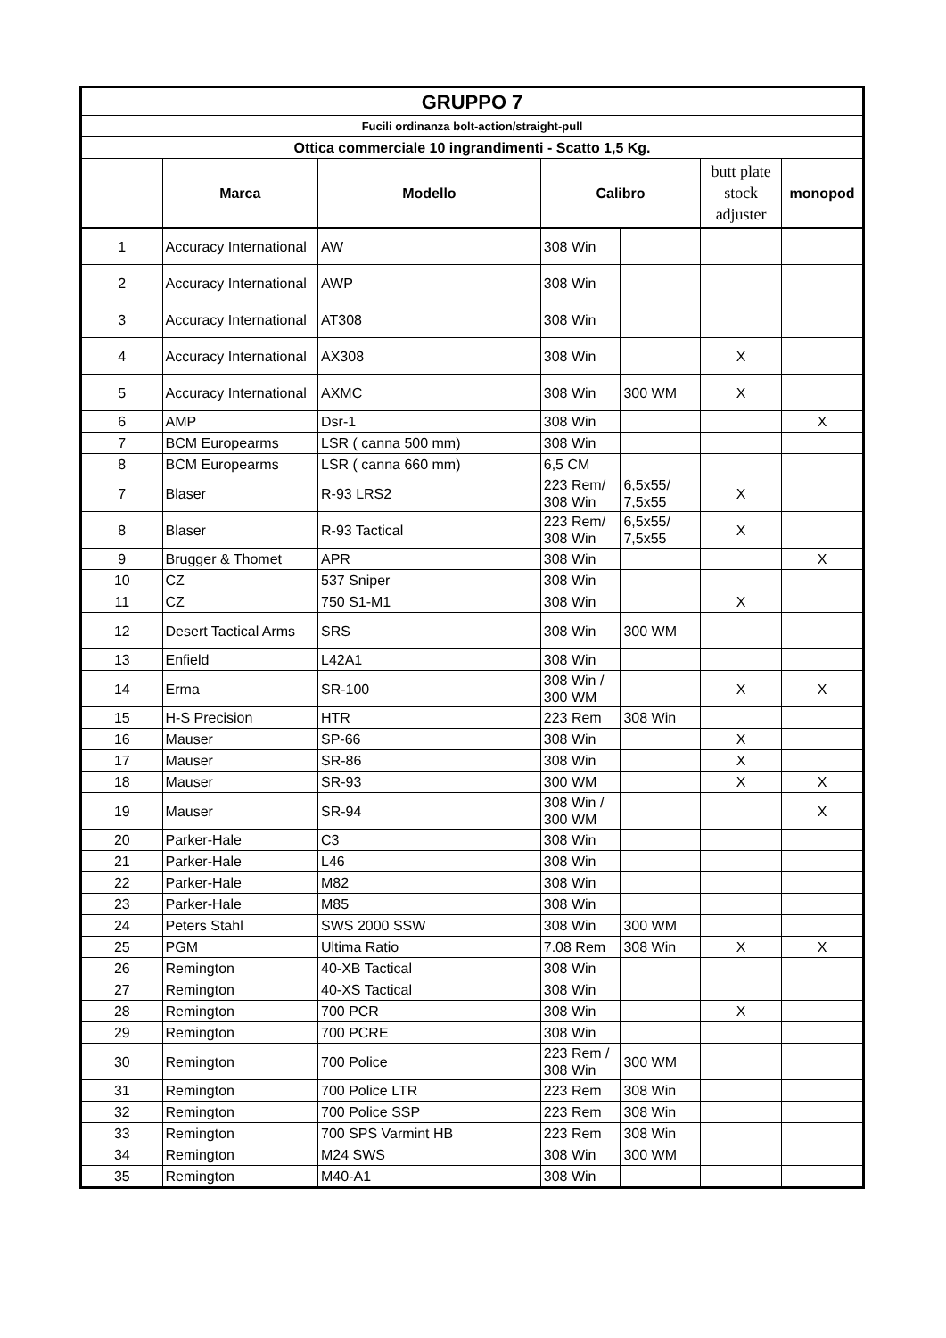| GRUPPO 7 | | | | | | |
| Fucili ordinanza bolt-action/straight-pull | | | | | | |
| Ottica commerciale 10 ingrandimenti - Scatto 1,5 Kg. | | | | | | |
| | Marca | Modello | Calibro | | butt plate stock adjuster | monopod |
| 1 | Accuracy International | AW | 308 Win | | | |
| 2 | Accuracy International | AWP | 308 Win | | | |
| 3 | Accuracy International | AT308 | 308 Win | | | |
| 4 | Accuracy International | AX308 | 308 Win | | X | |
| 5 | Accuracy International | AXMC | 308 Win | 300 WM | X | |
| 6 | AMP | Dsr-1 | 308 Win | | | X |
| 7 | BCM Europearms | LSR ( canna 500 mm) | 308 Win | | | |
| 8 | BCM Europearms | LSR ( canna 660 mm) | 6,5 CM | | | |
| 7 | Blaser | R-93 LRS2 | 223 Rem/ 308 Win | 6,5x55/ 7,5x55 | X | |
| 8 | Blaser | R-93 Tactical | 223 Rem/ 308 Win | 6,5x55/ 7,5x55 | X | |
| 9 | Brugger & Thomet | APR | 308 Win | | | X |
| 10 | CZ | 537 Sniper | 308 Win | | | |
| 11 | CZ | 750 S1-M1 | 308 Win | | X | |
| 12 | Desert Tactical Arms | SRS | 308 Win | 300 WM | | |
| 13 | Enfield | L42A1 | 308 Win | | | |
| 14 | Erma | SR-100 | 308 Win / 300 WM | | X | X |
| 15 | H-S Precision | HTR | 223 Rem | 308 Win | | |
| 16 | Mauser | SP-66 | 308 Win | | X | |
| 17 | Mauser | SR-86 | 308 Win | | X | |
| 18 | Mauser | SR-93 | 300 WM | | X | X |
| 19 | Mauser | SR-94 | 308 Win / 300 WM | | | X |
| 20 | Parker-Hale | C3 | 308 Win | | | |
| 21 | Parker-Hale | L46 | 308 Win | | | |
| 22 | Parker-Hale | M82 | 308 Win | | | |
| 23 | Parker-Hale | M85 | 308 Win | | | |
| 24 | Peters Stahl | SWS 2000 SSW | 308 Win | 300 WM | | |
| 25 | PGM | Ultima Ratio | 7.08 Rem | 308 Win | X | X |
| 26 | Remington | 40-XB Tactical | 308 Win | | | |
| 27 | Remington | 40-XS Tactical | 308 Win | | | |
| 28 | Remington | 700 PCR | 308 Win | | X | |
| 29 | Remington | 700 PCRE | 308 Win | | | |
| 30 | Remington | 700 Police | 223 Rem / 308 Win | 300 WM | | |
| 31 | Remington | 700 Police LTR | 223 Rem | 308 Win | | |
| 32 | Remington | 700 Police SSP | 223 Rem | 308 Win | | |
| 33 | Remington | 700 SPS Varmint HB | 223 Rem | 308 Win | | |
| 34 | Remington | M24 SWS | 308 Win | 300 WM | | |
| 35 | Remington | M40-A1 | 308 Win | | | |